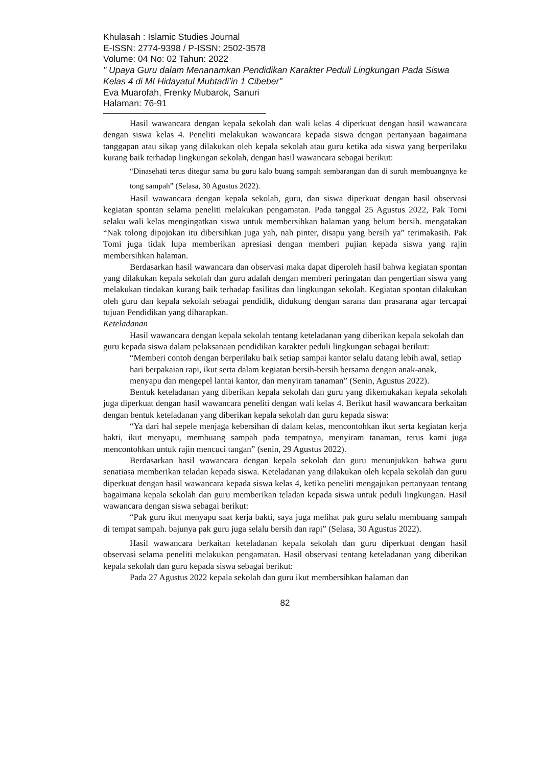Khulasah : Islamic Studies Journal
E-ISSN: 2774-9398 / P-ISSN: 2502-3578
Volume: 04 No: 02 Tahun: 2022
" Upaya Guru dalam Menanamkan Pendidikan Karakter Peduli Lingkungan Pada Siswa Kelas 4 di MI Hidayatul Mubtadi’in 1 Cibeber"
Eva Muarofah, Frenky Mubarok, Sanuri
Halaman: 76-91
Hasil wawancara dengan kepala sekolah dan wali kelas 4 diperkuat dengan hasil wawancara dengan siswa kelas 4. Peneliti melakukan wawancara kepada siswa dengan pertanyaan bagaimana tanggapan atau sikap yang dilakukan oleh kepala sekolah atau guru ketika ada siswa yang berperilaku kurang baik terhadap lingkungan sekolah, dengan hasil wawancara sebagai berikut:
“Dinasehati terus ditegur sama bu guru kalo buang sampah sembarangan dan di suruh membuangnya ke tong sampah” (Selasa, 30 Agustus 2022).
Hasil wawancara dengan kepala sekolah, guru, dan siswa diperkuat dengan hasil observasi kegiatan spontan selama peneliti melakukan pengamatan. Pada tanggal 25 Agustus 2022, Pak Tomi selaku wali kelas mengingatkan siswa untuk membersihkan halaman yang belum bersih. mengatakan “Nak tolong dipojokan itu dibersihkan juga yah, nah pinter, disapu yang bersih ya” terimakasih. Pak Tomi juga tidak lupa memberikan apresiasi dengan memberi pujian kepada siswa yang rajin membersihkan halaman.
Berdasarkan hasil wawancara dan observasi maka dapat diperoleh hasil bahwa kegiatan spontan yang dilakukan kepala sekolah dan guru adalah dengan memberi peringatan dan pengertian siswa yang melakukan tindakan kurang baik terhadap fasilitas dan lingkungan sekolah. Kegiatan spontan dilakukan oleh guru dan kepala sekolah sebagai pendidik, didukung dengan sarana dan prasarana agar tercapai tujuan Pendidikan yang diharapkan.
Keteladanan
Hasil wawancara dengan kepala sekolah tentang keteladanan yang diberikan kepala sekolah dan guru kepada siswa dalam pelaksanaan pendidikan karakter peduli lingkungan sebagai berikut:
“Memberi contoh dengan berperilaku baik setiap sampai kantor selalu datang lebih awal, setiap hari berpakaian rapi, ikut serta dalam kegiatan bersih-bersih bersama dengan anak-anak, menyapu dan mengepel lantai kantor, dan menyiram tanaman” (Senin, Agustus 2022).
Bentuk keteladanan yang diberikan kepala sekolah dan guru yang dikemukakan kepala sekolah juga diperkuat dengan hasil wawancara peneliti dengan wali kelas 4. Berikut hasil wawancara berkaitan dengan bentuk keteladanan yang diberikan kepala sekolah dan guru kepada siswa:
“Ya dari hal sepele menjaga kebersihan di dalam kelas, mencontohkan ikut serta kegiatan kerja bakti, ikut menyapu, membuang sampah pada tempatnya, menyiram tanaman, terus kami juga mencontohkan untuk rajin mencuci tangan” (senin, 29 Agustus 2022).
Berdasarkan hasil wawancara dengan kepala sekolah dan guru menunjukkan bahwa guru senatiasa memberikan teladan kepada siswa. Keteladanan yang dilakukan oleh kepala sekolah dan guru diperkuat dengan hasil wawancara kepada siswa kelas 4, ketika peneliti mengajukan pertanyaan tentang bagaimana kepala sekolah dan guru memberikan teladan kepada siswa untuk peduli lingkungan. Hasil wawancara dengan siswa sebagai berikut:
“Pak guru ikut menyapu saat kerja bakti, saya juga melihat pak guru selalu membuang sampah di tempat sampah. bajunya pak guru juga selalu bersih dan rapi” (Selasa, 30 Agustus 2022).
Hasil wawancara berkaitan keteladanan kepala sekolah dan guru diperkuat dengan hasil observasi selama peneliti melakukan pengamatan. Hasil observasi tentang keteladanan yang diberikan kepala sekolah dan guru kepada siswa sebagai berikut:
Pada 27 Agustus 2022 kepala sekolah dan guru ikut membersihkan halaman dan
82